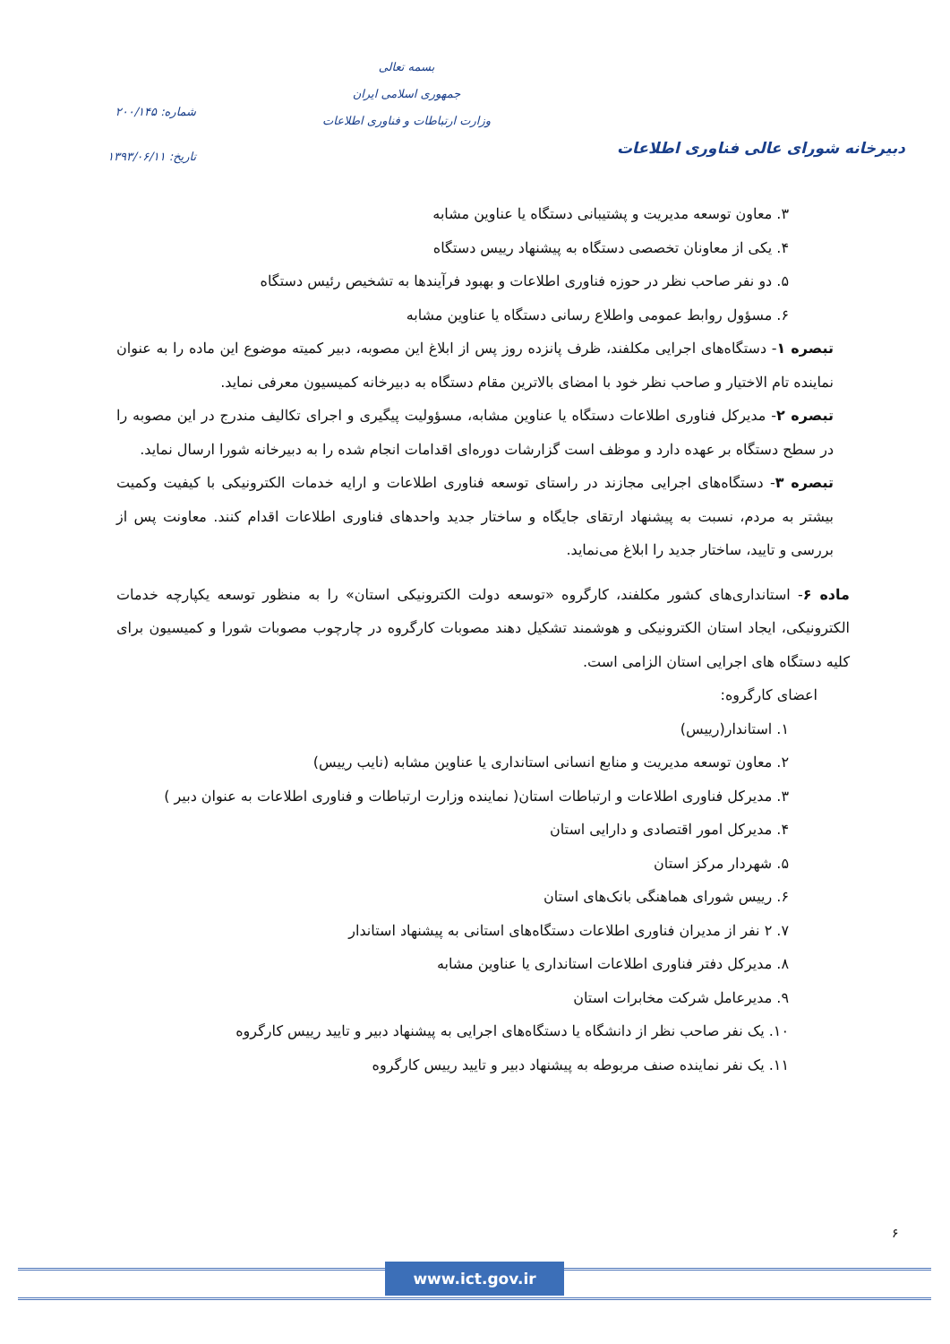دبیرخانه شورای عالی فناوری اطلاعات
بسمه تعالی
جمهوری اسلامی ایران
وزارت ارتباطات و فناوری اطلاعات
شماره: ۲۰۰/۱۴۵
تاریخ: ۱۳۹۳/۰۶/۱۱
۳. معاون توسعه مدیریت و پشتیبانی دستگاه یا عناوین مشابه
۴. یکی از معاونان تخصصی دستگاه به پیشنهاد رییس دستگاه
۵. دو نفر صاحب نظر در حوزه فناوری اطلاعات و بهبود فرآیندها به تشخیص رئیس دستگاه
۶. مسؤول روابط عمومی واطلاع رسانی دستگاه یا عناوین مشابه
تبصره ۱- دستگاه‌های اجرایی مکلفند، ظرف پانزده روز پس از ابلاغ این مصوبه، دبیر کمیته موضوع این ماده را به عنوان نماینده تام الاختیار و صاحب نظر خود با امضای بالاترین مقام دستگاه به دبیرخانه کمیسیون معرفی نماید.
تبصره ۲- مدیرکل فناوری اطلاعات دستگاه یا عناوین مشابه، مسؤولیت پیگیری و اجرای تکالیف مندرج در این مصوبه را در سطح دستگاه بر عهده دارد و موظف است گزارشات دوره‌ای اقدامات انجام شده را به دبیرخانه شورا ارسال نماید.
تبصره ۳- دستگاه‌های اجرایی مجازند در راستای توسعه فناوری اطلاعات و ارایه خدمات الکترونیکی با کیفیت وکمیت بیشتر به مردم، نسبت به پیشنهاد ارتقای جایگاه و ساختار جدید واحدهای فناوری اطلاعات اقدام کنند. معاونت پس از بررسی و تایید، ساختار جدید را ابلاغ می‌نماید.
ماده ۶- استانداری‌های کشور مکلفند، کارگروه «توسعه دولت الکترونیکی استان» را به منظور توسعه یکپارچه خدمات الکترونیکی، ایجاد استان الکترونیکی و هوشمند تشکیل دهند مصوبات کارگروه در چارچوب مصوبات شورا و کمیسیون برای کلیه دستگاه های اجرایی استان الزامی است.
اعضای کارگروه:
۱. استاندار(رییس)
۲. معاون توسعه مدیریت و منابع انسانی استانداری یا عناوین مشابه (نایب رییس)
۳. مدیرکل فناوری اطلاعات و ارتباطات استان( نماینده وزارت ارتباطات و فناوری اطلاعات به عنوان دبیر )
۴. مدیرکل امور اقتصادی و دارایی استان
۵. شهردار مرکز استان
۶. رییس شورای هماهنگی بانک‌های استان
۷. ۲ نفر از مدیران فناوری اطلاعات دستگاه‌های استانی به پیشنهاد استاندار
۸. مدیرکل دفتر فناوری اطلاعات استانداری یا عناوین مشابه
۹. مدیرعامل شرکت مخابرات استان
۱۰. یک نفر صاحب نظر از دانشگاه یا دستگاه‌های اجرایی به پیشنهاد دبیر و تایید رییس کارگروه
۱۱. یک نفر نماینده صنف مربوطه به پیشنهاد دبیر و تایید رییس کارگروه
۶
www.ict.gov.ir